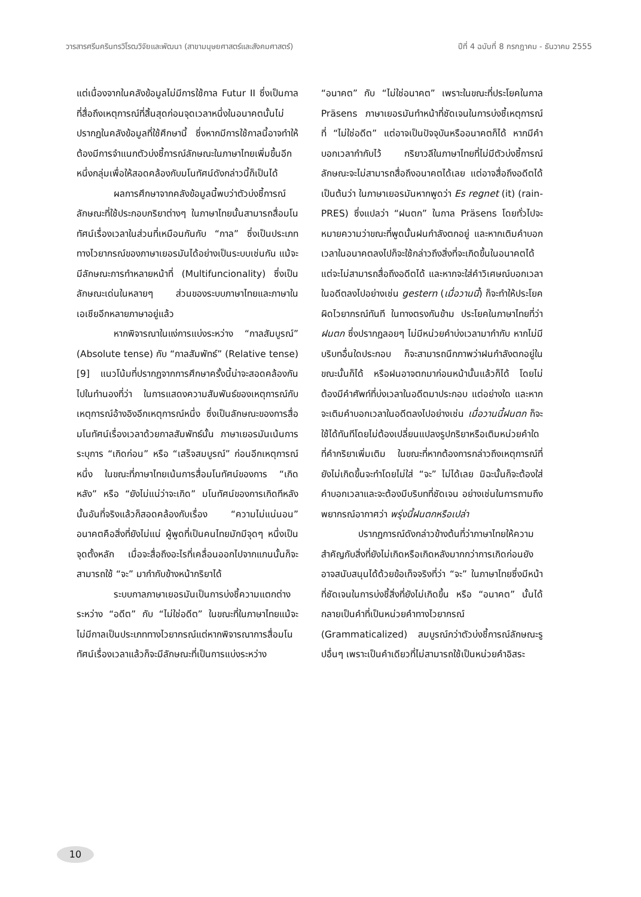วารสารศรีนครินทรวิโรฒวิจัยและพัฒนา (สาขามนุษยศาสตร์และสังคมศาสตร์) ปีที่ 4 ฉบับที่ 8 กรกฎาคม - ธันวาคม 2555
แต่เนื่องจากในคลังข้อมูลไม่มีการใช้กาล Futur II ซึ่งเป็นกาลที่สื่อถึงเหตุการณ์ที่สิ้นสุดก่อนจุดเวลาหนึ่งในอนาคตนั้นไม่ปรากฏในคลังข้อมูลที่ใช้ศึกษานี้ ซึ่งหากมีการใช้กาลนี้อาจทำให้ต้องมีการจำแนกตัวบ่งชี้การณ์ลักษณะในภาษาไทยเพิ่มขึ้นอีกหนึ่งกลุ่มเพื่อให้สอดคล้องกับมโนทัศน์ดังกล่าวนี้ก็เป็นได้
ผลการศึกษาจากคลังข้อมูลนี้พบว่าตัวบ่งชี้การณ์ลักษณะที่ใช้ประกอบกริยาต่างๆ ในภาษาไทยนั้นสามารถสื่อมโนทัศน์เรื่องเวลาในส่วนที่เหมือนกันกับ “กาล” ซึ่งเป็นประเภททางไวยากรณ์ของภาษาเยอรมันได้อย่างเป็นระบบเช่นกัน แม้จะมีลักษณะการทำหลายหน้าที่ (Multifuncionality) ซึ่งเป็นลักษณะเด่นในหลายๆ ส่วนของระบบภาษาไทยและภาษาในเอเชียอีกหลายภาษาอยู่แล้ว
หากพิจารณาในแง่การแบ่งระหว่าง “กาลสัมบูรณ์” (Absolute tense) กับ “กาลสัมพัทธ์” (Relative tense) [9] แนวโน้มที่ปรากฏจากการศึกษาครั้งนี้น่าจะสอดคล้องกันไปในทำนองที่ว่า ในการแสดงความสัมพันธ์ของเหตุการณ์กับเหตุการณ์อ้างอิงอีกเหตุการณ์หนึ่ง ซึ่งเป็นลักษณะของการสื่อมโนทัศน์เรื่องเวลาด้วยกาลสัมพัทธ์นั้น ภาษาเยอรมันเน้นการระบุการ “เกิดก่อน” หรือ “เสร็จสมบูรณ์” ก่อนอีกเหตุการณ์หนึ่ง ในขณะที่ภาษาไทยเน้นการสื่อมโนทัศน์ของการ “เกิดหลัง” หรือ “ยังไม่แน่ว่าจะเกิด” มโนทัศน์ของการเกิดทีหลังนั้นอันที่จริงแล้วก็สอดคล้องกับเรื่อง “ความไม่แน่นอน” อนาคตคือสิ่งที่ยังไม่แน่ ผู้พูดที่เป็นคนไทยมักมีจุดๆ หนึ่งเป็นจุดตั้งหลัก เมื่อจะสื่อถึงอะไรที่เคลื่อนออกไปจากแกนนั้นก็จะสามารถใช้ “จะ” มากำกับข้างหน้ากริยาได้
ระบบกาลภาษาเยอรมันเป็นการบ่งชี้ความแตกต่างระหว่าง “อดีต” กับ “ไม่ใช่อดีต” ในขณะที่ในภาษาไทยแม้จะไม่มีกาลเป็นประเภททางไวยากรณ์แต่หากพิจารณาการสื่อมโนทัศน์เรื่องเวลาแล้วก็จะมีลักษณะที่เป็นการแบ่งระหว่าง
“อนาคต” กับ “ไม่ใช่อนาคต” เพราะในขณะที่ประโยคในกาล Präsens ภาษาเยอรมันทำหน้าที่ชัดเจนในการบ่งชี้เหตุการณ์ที่ “ไม่ใช่อดีต” แต่อาจเป็นปัจจุบันหรืออนาคตก็ได้ หากมีคำบอกเวลากำกับไว้ กริยาวลีในภาษาไทยที่ไม่มีตัวบ่งชี้การณ์ลักษณะจะไม่สามารถสื่อถึงอนาคตได้เลย แต่อาจสื่อถึงอดีตได้ เป็นต้นว่า ในภาษาเยอรมันหากพูดว่า Es regnet (it) (rain-PRES) ซึ่งแปลว่า “ฝนตก” ในกาล Präsens โดยทั่วไปจะหมายความว่าขณะที่พูดนั้นฝนกำลังตกอยู่ และหากเติมคำบอกเวลาในอนาคตลงไปก็จะใช้กล่าวถึงสิ่งที่จะเกิดขึ้นในอนาคตได้ แต่จะไม่สามารถสื่อถึงอดีตได้ และหากจะใส่คำวิเศษณ์บอกเวลาในอดีตลงไปอย่างเช่น gestern (เมื่อวานนี้) ก็จะทำให้ประโยคผิดไวยากรณ์ทันที ในทางตรงกันข้าม ประโยคในภาษาไทยที่ว่า ฝนตก ซึ่งปรากฏลอยๆ ไม่มีหน่วยคำบ่งเวลามากำกับ หากไม่มีบริบทอื่นใดประกอบ ก็จะสามารถนึกภาพว่าฝนกำลังตกอยู่ในขณะนั้นก็ได้ หรือฝนอาจตกมาก่อนหน้านั้นแล้วก็ได้ โดยไม่ต้องมีคำศัพท์ที่บ่งเวลาในอดีตมาประกอบ แต่อย่างใด และหากจะเติมคำบอกเวลาในอดีตลงไปอย่างเช่น เมื่อวานนี้ฝนตก ก็จะใช้ได้ทันทีโดยไม่ต้องเปลี่ยนแปลงรูปกริยาหรือเติมหน่วยคำใดที่คำกริยาเพิ่มเติม ในขณะที่หากต้องการกล่าวถึงเหตุการณ์ที่ยังไม่เกิดขึ้นจะทำโดยไม่ใส่ “จะ” ไม่ได้เลย มิฉะนั้นก็จะต้องใส่คำบอกเวลาและจะต้องมีบริบทที่ชัดเจน อย่างเช่นในการถามถึงพยากรณ์อากาศว่า พรุ่งนี้ฝนตกหรือเปล่า
ปรากฏการณ์ดังกล่าวข้างต้นที่ว่าภาษาไทยให้ความสำคัญกับสิ่งที่ยังไม่เกิดหรือเกิดหลังมากกว่าการเกิดก่อนยังอาจสนับสนุนได้ด้วยข้อเท็จจริงที่ว่า “จะ” ในภาษาไทยซึ่งมีหน้าที่ชัดเจนในการบ่งชี้สิ่งที่ยังไม่เกิดขึ้น หรือ “อนาคต” นั้นได้กลายเป็นคำที่เป็นหน่วยคำทางไวยากรณ์ (Grammaticalized) สมบูรณ์กว่าตัวบ่งชี้การณ์ลักษณะรูปอื่นๆ เพราะเป็นคำเดียวที่ไม่สามารถใช้เป็นหน่วยคำอิสระ
10